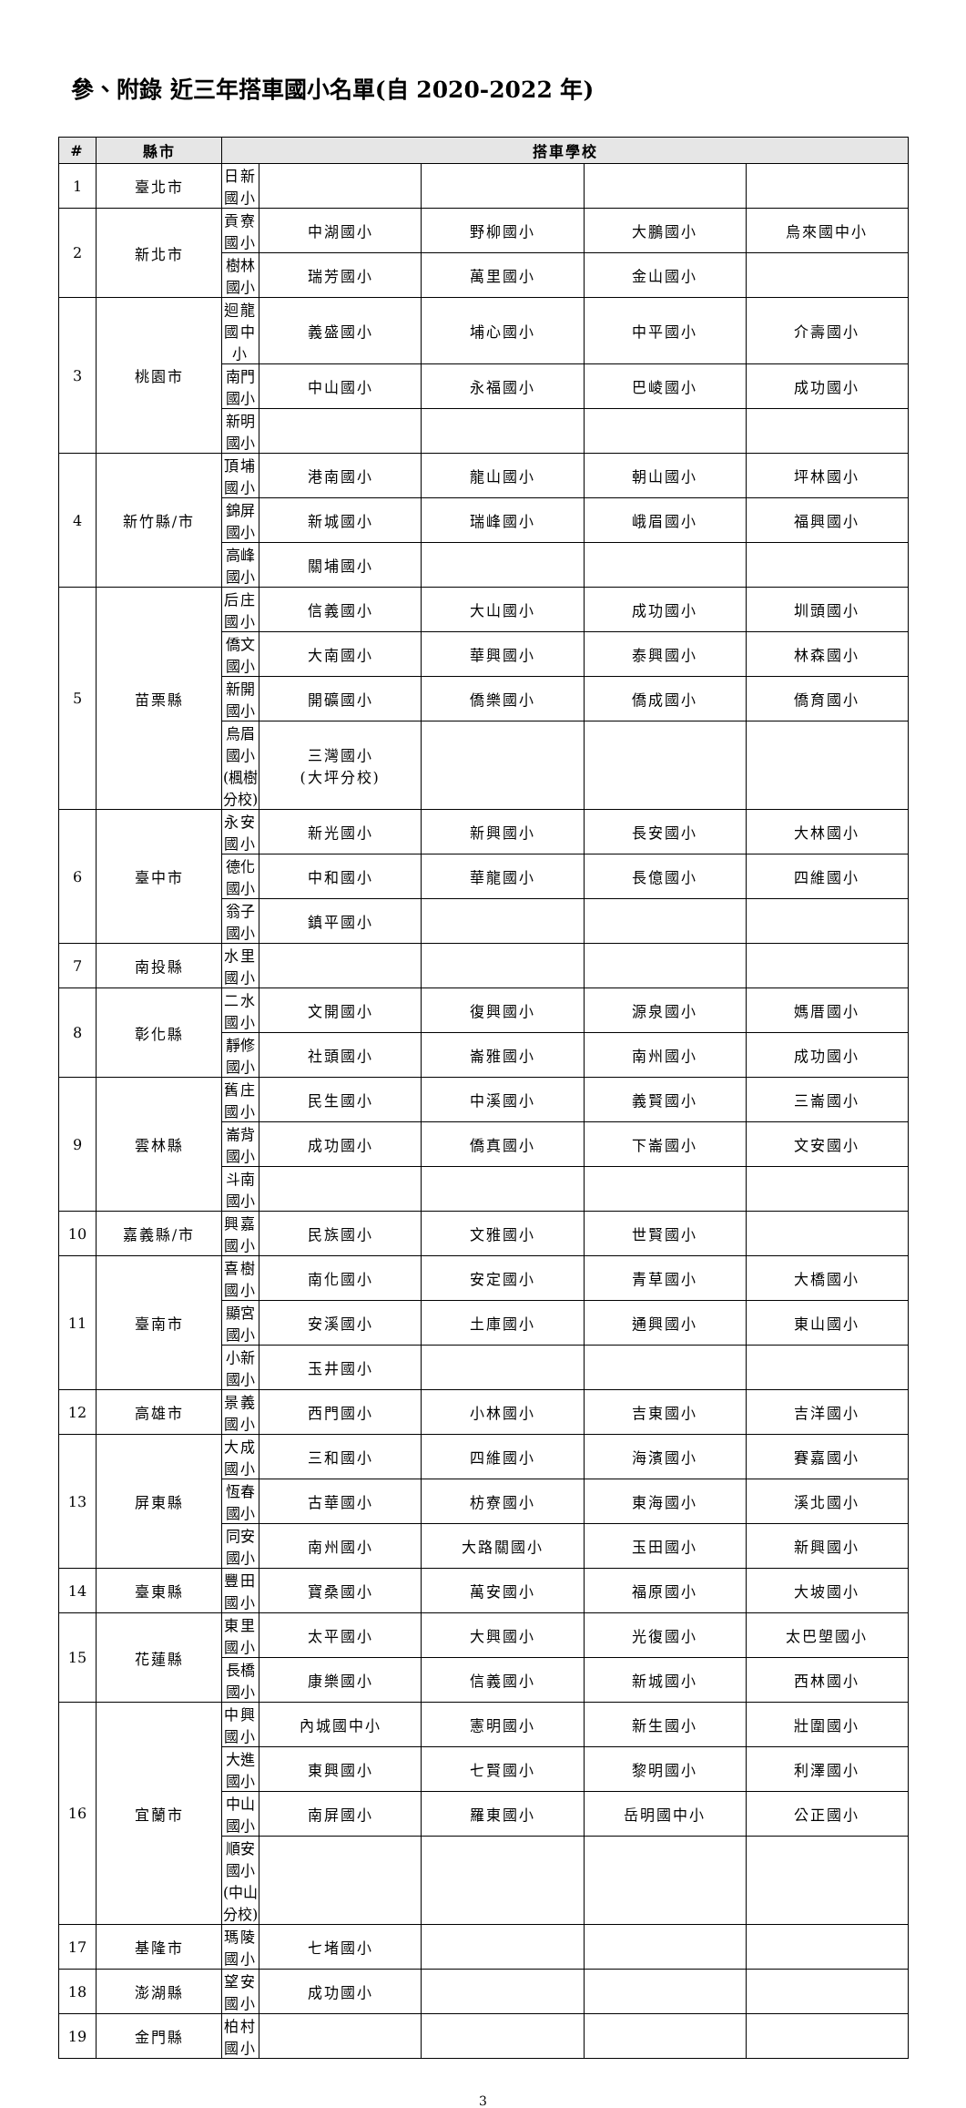參、附錄 近三年搭車國小名單(自 2020-2022 年)
| # | 縣市 | 搭車學校 | | | | |
| --- | --- | --- | --- | --- | --- | --- |
| 1 | 臺北市 | 日新國小 | | | | |
| 2 | 新北市 | 貢寮國小 | 中湖國小 | 野柳國小 | 大鵬國小 | 烏來國中小 |
| | | 樹林國小 | 瑞芳國小 | 萬里國小 | 金山國小 | |
| 3 | 桃園市 | 迴龍國中小 | 義盛國小 | 埔心國小 | 中平國小 | 介壽國小 |
| | | 南門國小 | 中山國小 | 永福國小 | 巴崚國小 | 成功國小 |
| | | 新明國小 | | | | |
| 4 | 新竹縣/市 | 頂埔國小 | 港南國小 | 龍山國小 | 朝山國小 | 坪林國小 |
| | | 錦屏國小 | 新城國小 | 瑞峰國小 | 峨眉國小 | 福興國小 |
| | | 高峰國小 | 關埔國小 | | | |
| 5 | 苗栗縣 | 后庄國小 | 信義國小 | 大山國小 | 成功國小 | 圳頭國小 |
| | | 僑文國小 | 大南國小 | 華興國小 | 泰興國小 | 林森國小 |
| | | 新開國小 | 開礦國小 | 僑樂國小 | 僑成國小 | 僑育國小 |
| | | 烏眉國小 (楓樹分校) | 三灣國小 (大坪分校) | | | |
| 6 | 臺中市 | 永安國小 | 新光國小 | 新興國小 | 長安國小 | 大林國小 |
| | | 德化國小 | 中和國小 | 華龍國小 | 長億國小 | 四維國小 |
| | | 翁子國小 | 鎮平國小 | | | |
| 7 | 南投縣 | 水里國小 | | | | |
| 8 | 彰化縣 | 二水國小 | 文開國小 | 復興國小 | 源泉國小 | 媽厝國小 |
| | | 靜修國小 | 社頭國小 | 崙雅國小 | 南州國小 | 成功國小 |
| 9 | 雲林縣 | 舊庄國小 | 民生國小 | 中溪國小 | 義賢國小 | 三崙國小 |
| | | 崙背國小 | 成功國小 | 僑真國小 | 下崙國小 | 文安國小 |
| | | 斗南國小 | | | | |
| 10 | 嘉義縣/市 | 興嘉國小 | 民族國小 | 文雅國小 | 世賢國小 | |
| 11 | 臺南市 | 喜樹國小 | 南化國小 | 安定國小 | 青草國小 | 大橋國小 |
| | | 顯宮國小 | 安溪國小 | 土庫國小 | 通興國小 | 東山國小 |
| | | 小新國小 | 玉井國小 | | | |
| 12 | 高雄市 | 景義國小 | 西門國小 | 小林國小 | 吉東國小 | 吉洋國小 |
| 13 | 屏東縣 | 大成國小 | 三和國小 | 四維國小 | 海濱國小 | 賽嘉國小 |
| | | 恆春國小 | 古華國小 | 枋寮國小 | 東海國小 | 溪北國小 |
| | | 同安國小 | 南州國小 | 大路關國小 | 玉田國小 | 新興國小 |
| 14 | 臺東縣 | 豐田國小 | 寶桑國小 | 萬安國小 | 福原國小 | 大坡國小 |
| 15 | 花蓮縣 | 東里國小 | 太平國小 | 大興國小 | 光復國小 | 太巴塱國小 |
| | | 長橋國小 | 康樂國小 | 信義國小 | 新城國小 | 西林國小 |
| 16 | 宜蘭市 | 中興國小 | 內城國中小 | 憲明國小 | 新生國小 | 壯圍國小 |
| | | 大進國小 | 東興國小 | 七賢國小 | 黎明國小 | 利澤國小 |
| | | 中山國小 | 南屏國小 | 羅東國小 | 岳明國中小 | 公正國小 |
| | | 順安國小 (中山分校) | | | | |
| 17 | 基隆市 | 瑪陵國小 | 七堵國小 | | | |
| 18 | 澎湖縣 | 望安國小 | 成功國小 | | | |
| 19 | 金門縣 | 柏村國小 | | | | |
3